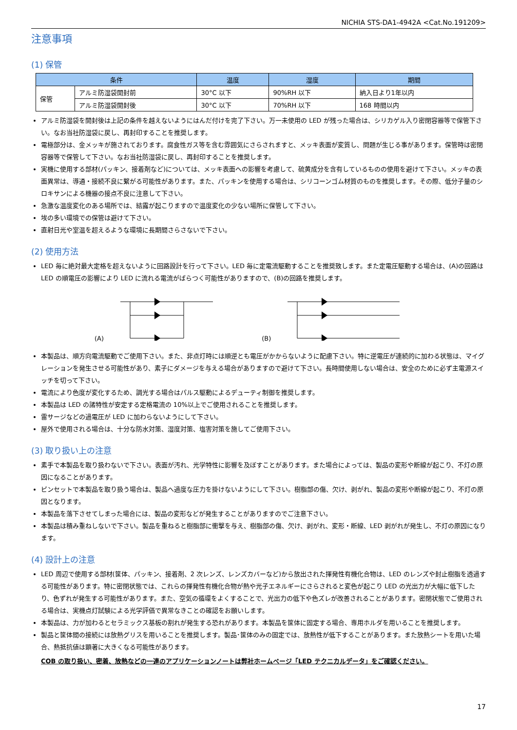NICHIA STS-DA1-4942A <Cat.No.191209>
注意事項
(1) 保管
| 条件 | | 温度 | 湿度 | 期間 |
| --- | --- | --- | --- | --- |
| 保管 | アルミ防湿袋開封前 | 30°C 以下 | 90%RH 以下 | 納入日より1年以内 |
| | アルミ防湿袋開封後 | 30°C 以下 | 70%RH 以下 | 168 時間以内 |
アルミ防湿袋を開封後は上記の条件を越えないようにはんだ付けを完了下さい。万一未使用の LED が残った場合は、シリカゲル入り密閉容器等で保管下さい。なお当社防湿袋に戻し、再封印することを推奨します。
電極部分は、金メッキが施されております。腐食性ガス等を含む雰囲気にさらされますと、メッキ表面が変質し、問題が生じる事があります。保管時は密閉容器等で保管して下さい。なお当社防湿袋に戻し、再封印することを推奨します。
実機に使用する部材(パッキン、接着剤など)については、メッキ表面への影響を考慮して、硫黄成分を含有しているものの使用を避けて下さい。メッキの表面異常は、導通・接続不良に繋がる可能性があります。また、パッキンを使用する場合は、シリコーンゴム材質のものを推奨します。その際、低分子量のシロキサンによる機器の接点不良に注意して下さい。
急激な温度変化のある場所では、結露が起こりますので温度変化の少ない場所に保管して下さい。
埃の多い環境での保管は避けて下さい。
直射日光や室温を超えるような環境に長期間さらさないで下さい。
(2) 使用方法
LED 毎に絶対最大定格を超えないように回路設計を行って下さい。LED 毎に定電流駆動することを推奨致します。また定電圧駆動する場合は、(A)の回路は LED の順電圧の影響により LED に流れる電流がばらつく可能性がありますので、(B)の回路を推奨します。
(A) (B)
本製品は、順方向電流駆動でご使用下さい。また、非点灯時には順逆とも電圧がかからないように配慮下さい。特に逆電圧が連続的に加わる状態は、マイグレーションを発生させる可能性があり、素子にダメージを与える場合がありますので避けて下さい。長時間使用しない場合は、安全のために必ず主電源スイッチを切って下さい。
電流により色度が変化するため、調光する場合はパルス駆動によるデューティ制御を推奨します。
本製品は LED の諸特性が安定する定格電流の 10%以上でご使用されることを推奨します。
雷サージなどの過電圧が LED に加わらないようにして下さい。
屋外で使用される場合は、十分な防水対策、湿度対策、塩害対策を施してご使用下さい。
(3) 取り扱い上の注意
素手で本製品を取り扱わないで下さい。表面が汚れ、光学特性に影響を及ぼすことがあります。また場合によっては、製品の変形や断線が起こり、不灯の原因になることがあります。
ピンセットで本製品を取り扱う場合は、製品へ過度な圧力を掛けないようにして下さい。樹脂部の傷、欠け、剥がれ、製品の変形や断線が起こり、不灯の原因となります。
本製品を落下させてしまった場合には、製品の変形などが発生することがありますのでご注意下さい。
本製品は積み重ねしないで下さい。製品を重ねると樹脂部に衝撃を与え、樹脂部の傷、欠け、剥がれ、変形・断線、LED 剥がれが発生し、不灯の原因になります。
(4) 設計上の注意
LED 周辺で使用する部材(筐体、パッキン、接着剤、2 次レンズ、レンズカバーなど)から放出された揮発性有機化合物は、LED のレンズや封止樹脂を透過する可能性があります。特に密閉状態では、これらの揮発性有機化合物が熱や光子エネルギーにさらされると変色が起こり LED の光出力が大幅に低下したり、色ずれが発生する可能性があります。また、空気の循環をよくすることで、光出力の低下や色ズレが改善されることがあります。密閉状態でご使用される場合は、実機点灯試験による光学評価で異常なきことの確認をお願いします。
本製品は、力が加わるとセラミックス基板の割れが発生する恐れがあります。本製品を筐体に固定する場合、専用ホルダを用いることを推奨します。
製品と筐体間の接続には放熱グリスを用いることを推奨します。製品･筐体のみの固定では、放熱性が低下することがあります。また放熱シートを用いた場合、熱抵抗値は顕著に大きくなる可能性があります。
COB の取り扱い、密着、放熱などの一連のアプリケーションノートは弊社ホームページ「LED テクニカルデータ」をご確認ください。
17